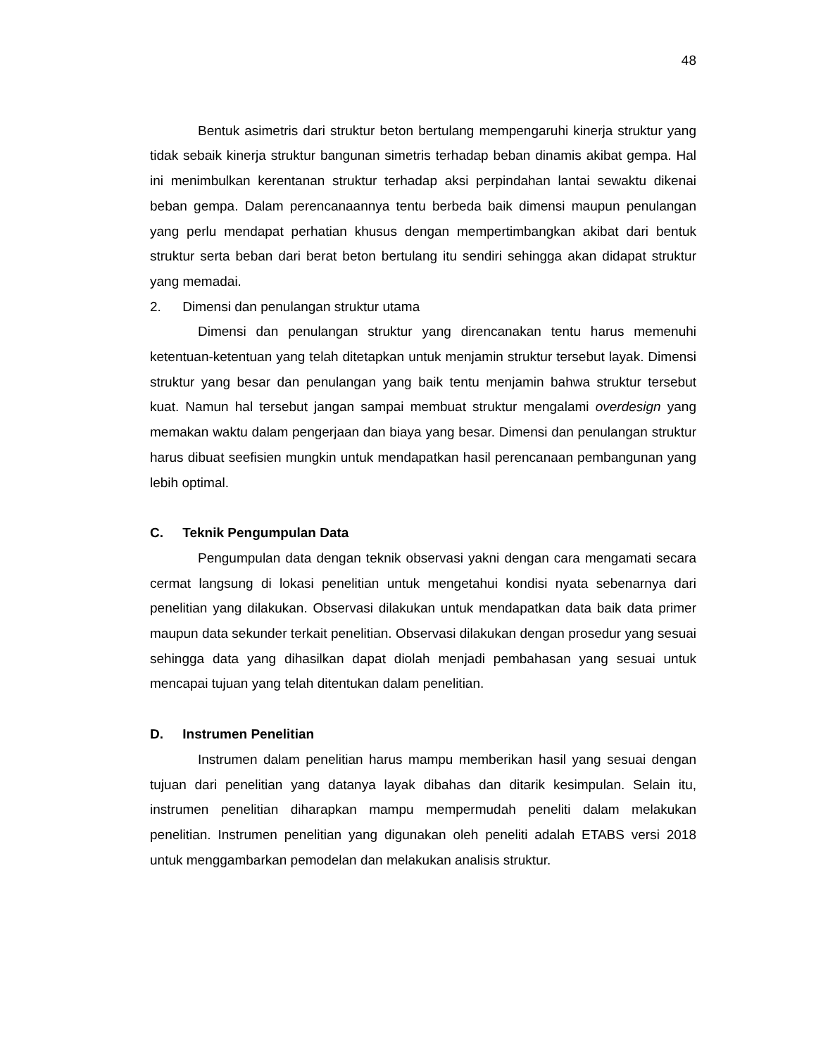48
Bentuk asimetris dari struktur beton bertulang mempengaruhi kinerja struktur yang tidak sebaik kinerja struktur bangunan simetris terhadap beban dinamis akibat gempa. Hal ini menimbulkan kerentanan struktur terhadap aksi perpindahan lantai sewaktu dikenai beban gempa. Dalam perencanaannya tentu berbeda baik dimensi maupun penulangan yang perlu mendapat perhatian khusus dengan mempertimbangkan akibat dari bentuk struktur serta beban dari berat beton bertulang itu sendiri sehingga akan didapat struktur yang memadai.
2. Dimensi dan penulangan struktur utama
Dimensi dan penulangan struktur yang direncanakan tentu harus memenuhi ketentuan-ketentuan yang telah ditetapkan untuk menjamin struktur tersebut layak. Dimensi struktur yang besar dan penulangan yang baik tentu menjamin bahwa struktur tersebut kuat. Namun hal tersebut jangan sampai membuat struktur mengalami overdesign yang memakan waktu dalam pengerjaan dan biaya yang besar. Dimensi dan penulangan struktur harus dibuat seefisien mungkin untuk mendapatkan hasil perencanaan pembangunan yang lebih optimal.
C. Teknik Pengumpulan Data
Pengumpulan data dengan teknik observasi yakni dengan cara mengamati secara cermat langsung di lokasi penelitian untuk mengetahui kondisi nyata sebenarnya dari penelitian yang dilakukan. Observasi dilakukan untuk mendapatkan data baik data primer maupun data sekunder terkait penelitian. Observasi dilakukan dengan prosedur yang sesuai sehingga data yang dihasilkan dapat diolah menjadi pembahasan yang sesuai untuk mencapai tujuan yang telah ditentukan dalam penelitian.
D. Instrumen Penelitian
Instrumen dalam penelitian harus mampu memberikan hasil yang sesuai dengan tujuan dari penelitian yang datanya layak dibahas dan ditarik kesimpulan. Selain itu, instrumen penelitian diharapkan mampu mempermudah peneliti dalam melakukan penelitian. Instrumen penelitian yang digunakan oleh peneliti adalah ETABS versi 2018 untuk menggambarkan pemodelan dan melakukan analisis struktur.